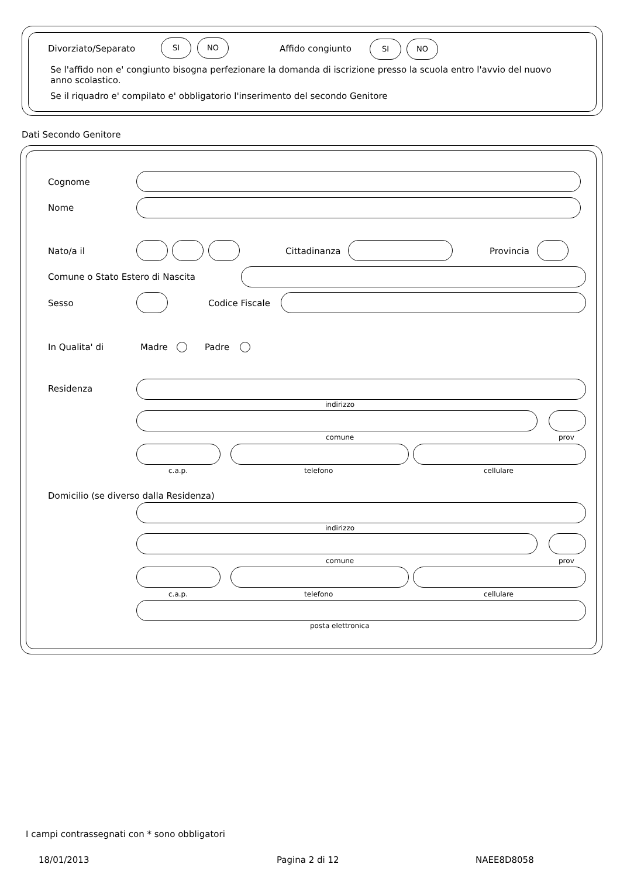Divorziato/Separato
SI NO
Affido congiunto
SI NO
Se l'affido non e' congiunto bisogna perfezionare la domanda di iscrizione presso la scuola entro l'avvio del nuovo anno scolastico.
Se il riquadro e' compilato e' obbligatorio l'inserimento del secondo Genitore
Dati Secondo Genitore
Cognome
Nome
Nato/a il Cittadinanza Provincia
Comune o Stato Estero di Nascita
Sesso Codice Fiscale
In Qualita' di Madre Padre
Residenza
indirizzo
comune prov
c.a.p. telefono cellulare
Domicilio (se diverso dalla Residenza)
indirizzo
comune prov
c.a.p. telefono cellulare
posta elettronica
I campi contrassegnati con * sono obbligatori
18/01/2013 Pagina 2 di 12 NAEE8D8058